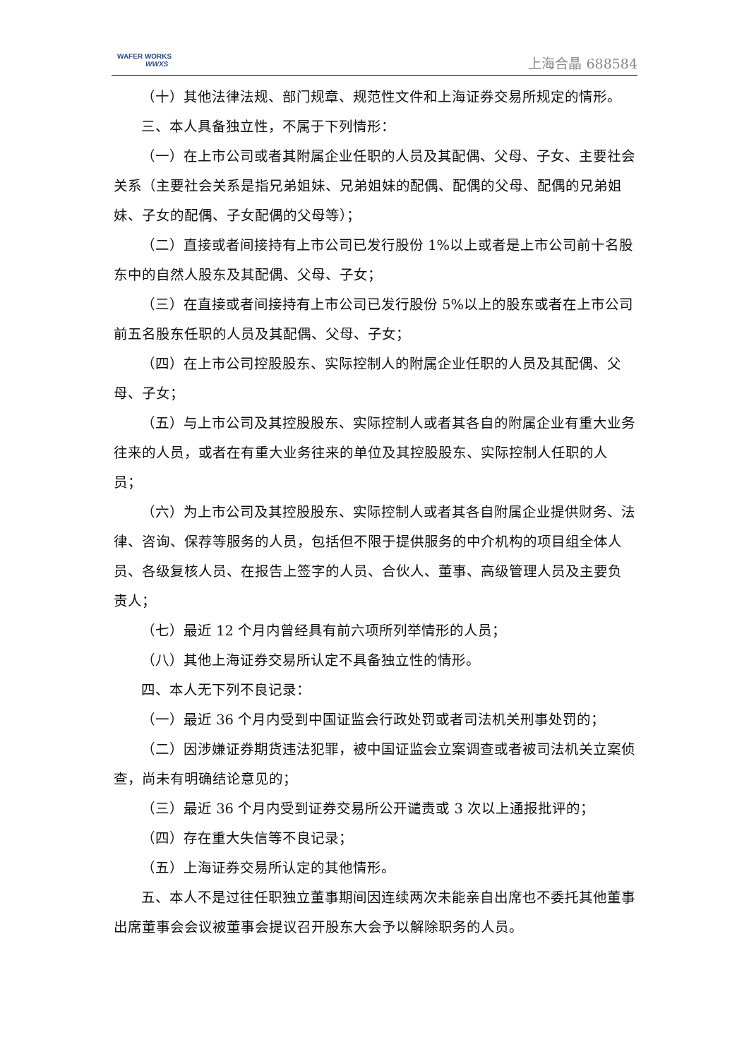WAFER WORKS
WWXS
上海合晶 688584
（十）其他法律法规、部门规章、规范性文件和上海证券交易所规定的情形。
三、本人具备独立性，不属于下列情形：
（一）在上市公司或者其附属企业任职的人员及其配偶、父母、子女、主要社会关系（主要社会关系是指兄弟姐妹、兄弟姐妹的配偶、配偶的父母、配偶的兄弟姐妹、子女的配偶、子女配偶的父母等）；
（二）直接或者间接持有上市公司已发行股份 1%以上或者是上市公司前十名股东中的自然人股东及其配偶、父母、子女；
（三）在直接或者间接持有上市公司已发行股份 5%以上的股东或者在上市公司前五名股东任职的人员及其配偶、父母、子女；
（四）在上市公司控股股东、实际控制人的附属企业任职的人员及其配偶、父母、子女；
（五）与上市公司及其控股股东、实际控制人或者其各自的附属企业有重大业务往来的人员，或者在有重大业务往来的单位及其控股股东、实际控制人任职的人员；
（六）为上市公司及其控股股东、实际控制人或者其各自附属企业提供财务、法律、咨询、保荐等服务的人员，包括但不限于提供服务的中介机构的项目组全体人员、各级复核人员、在报告上签字的人员、合伙人、董事、高级管理人员及主要负责人；
（七）最近 12 个月内曾经具有前六项所列举情形的人员；
（八）其他上海证券交易所认定不具备独立性的情形。
四、本人无下列不良记录：
（一）最近 36 个月内受到中国证监会行政处罚或者司法机关刑事处罚的；
（二）因涉嫌证券期货违法犯罪，被中国证监会立案调查或者被司法机关立案侦查，尚未有明确结论意见的；
（三）最近 36 个月内受到证券交易所公开谴责或 3 次以上通报批评的；
（四）存在重大失信等不良记录；
（五）上海证券交易所认定的其他情形。
五、本人不是过往任职独立董事期间因连续两次未能亲自出席也不委托其他董事出席董事会会议被董事会提议召开股东大会予以解除职务的人员。